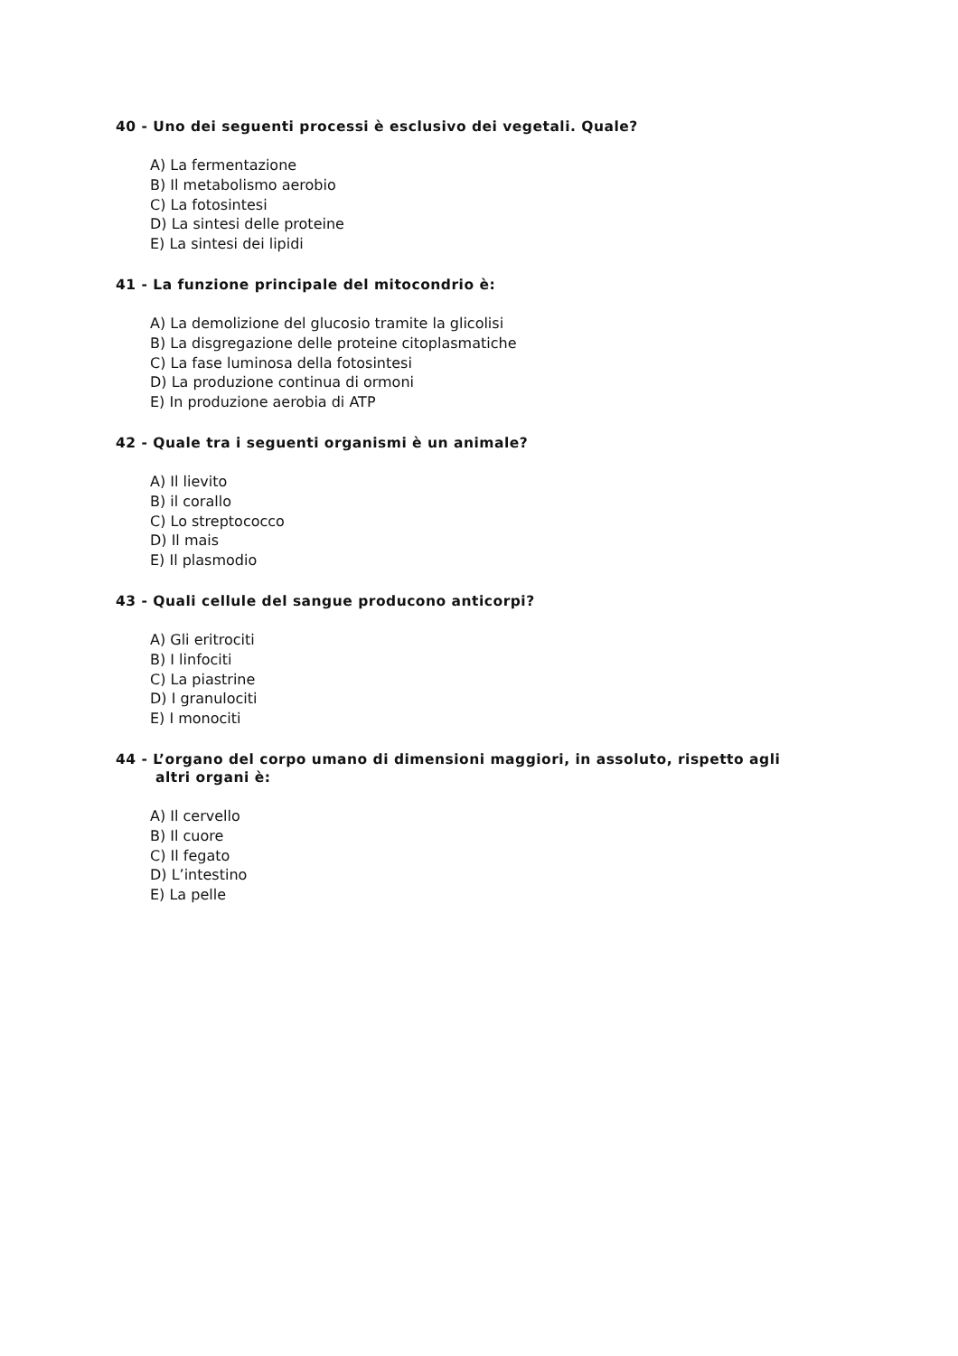40 - Uno dei seguenti processi è esclusivo dei vegetali. Quale?
A) La fermentazione
B) Il metabolismo aerobio
C) La fotosintesi
D) La sintesi delle proteine
E) La sintesi dei lipidi
41 - La funzione principale del mitocondrio è:
A) La demolizione del glucosio tramite la glicolisi
B) La disgregazione delle proteine citoplasmatiche
C) La fase luminosa della fotosintesi
D) La produzione continua di ormoni
E) In produzione aerobia di ATP
42 - Quale tra i seguenti organismi è un animale?
A) Il lievito
B) il corallo
C) Lo streptococco
D) Il mais
E) Il plasmodio
43 - Quali cellule del sangue producono anticorpi?
A) Gli eritrociti
B) I linfociti
C) La piastrine
D) I granulociti
E) I monociti
44 - L’organo del corpo umano di dimensioni maggiori, in assoluto, rispetto agli
altri organi è:
A) Il cervello
B) Il cuore
C) Il fegato
D) L’intestino
E) La pelle